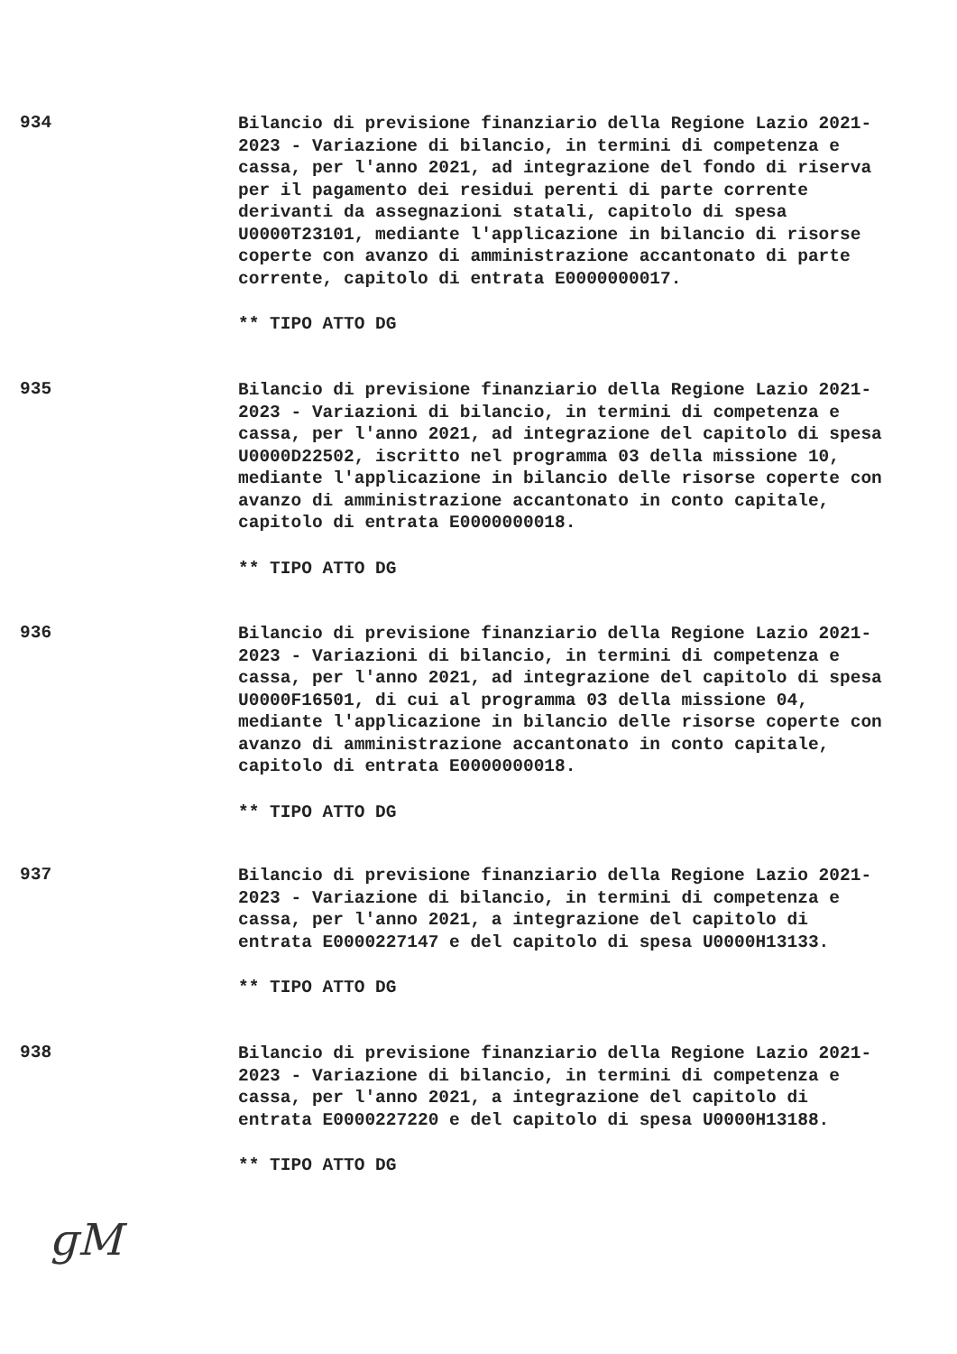934
Bilancio di previsione finanziario della Regione Lazio 2021-2023 - Variazione di bilancio, in termini di competenza e cassa, per l'anno 2021, ad integrazione del fondo di riserva per il pagamento dei residui perenti di parte corrente derivanti da assegnazioni statali, capitolo di spesa U0000T23101, mediante l'applicazione in bilancio di risorse coperte con avanzo di amministrazione accantonato di parte corrente, capitolo di entrata E0000000017.
** TIPO ATTO DG
935
Bilancio di previsione finanziario della Regione Lazio 2021-2023 - Variazioni di bilancio, in termini di competenza e cassa, per l'anno 2021, ad integrazione del capitolo di spesa U0000D22502, iscritto nel programma 03 della missione 10, mediante l'applicazione in bilancio delle risorse coperte con avanzo di amministrazione accantonato in conto capitale, capitolo di entrata E0000000018.
** TIPO ATTO DG
936
Bilancio di previsione finanziario della Regione Lazio 2021-2023 - Variazioni di bilancio, in termini di competenza e cassa, per l'anno 2021, ad integrazione del capitolo di spesa U0000F16501, di cui al programma 03 della missione 04, mediante l'applicazione in bilancio delle risorse coperte con avanzo di amministrazione accantonato in conto capitale, capitolo di entrata E0000000018.
** TIPO ATTO DG
937
Bilancio di previsione finanziario della Regione Lazio 2021-2023 - Variazione di bilancio, in termini di competenza e cassa, per l'anno 2021, a integrazione del capitolo di entrata E0000227147 e del capitolo di spesa U0000H13133.
** TIPO ATTO DG
938
Bilancio di previsione finanziario della Regione Lazio 2021-2023 - Variazione di bilancio, in termini di competenza e cassa, per l'anno 2021, a integrazione del capitolo di entrata E0000227220 e del capitolo di spesa U0000H13188.
** TIPO ATTO DG
ɡM